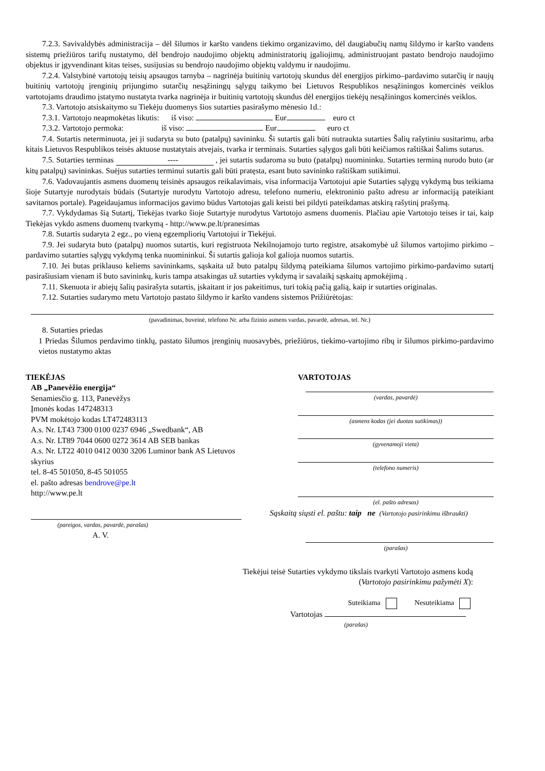7.2.3. Savivaldybės administracija – dėl šilumos ir karšto vandens tiekimo organizavimo, dėl daugiabučių namų šildymo ir karšto vandens sistemų priežiūros tarifų nustatymo, dėl bendrojo naudojimo objektų administratorių įgaliojimų, administruojant pastato bendrojo naudojimo objektus ir įgyvendinant kitas teises, susijusias su bendrojo naudojimo objektų valdymu ir naudojimu.
7.2.4. Valstybinė vartotojų teisių apsaugos tarnyba – nagrinėja buitinių vartotojų skundus dėl energijos pirkimo–pardavimo sutarčių ir naujų buitinių vartotojų įrenginių prijungimo sutarčių nesąžiningų sąlygų taikymo bei Lietuvos Respublikos nesąžiningos komercinės veiklos vartotojams draudimo įstatymo nustatyta tvarka nagrinėja ir buitinių vartotojų skundus dėl energijos tiekėjų nesąžiningos komercinės veiklos.
7.3. Vartotojo atsiskaitymo su Tiekėju duomenys šios sutarties pasirašymo mėnesio 1d.:
7.3.1. Vartotojo neapmokėtas likutis: iš viso: Eur euro ct
7.3.2. Vartotojo permoka: iš viso: Eur euro ct
7.4. Sutartis neterminuota, jei ji sudaryta su buto (patalpų) savininku. Ši sutartis gali būti nutraukta sutarties Šalių rašytiniu susitarimu, arba kitais Lietuvos Respublikos teisės aktuose nustatytais atvejais, tvarka ir terminais. Sutarties sąlygos gali būti keičiamos raštiškai Šalims sutarus.
7.5. Sutarties terminas ---- , jei sutartis sudaroma su buto (patalpų) nuomininku. Sutarties terminą nurodo buto (ar kitų patalpų) savininkas. Suėjus sutarties terminui sutartis gali būti pratęsta, esant buto savininko raštiškam sutikimui.
7.6. Vadovaujantis asmens duomenų teisinės apsaugos reikalavimais, visa informacija Vartotojui apie Sutarties sąlygų vykdymą bus teikiama šioje Sutartyje nurodytais būdais (Sutartyje nurodytu Vartotojo adresu, telefono numeriu, elektroninio pašto adresu ar informaciją pateikiant savitarnos portale). Pageidaujamus informacijos gavimo būdus Vartotojas gali keisti bei pildyti pateikdamas atskirą rašytinį prašymą.
7.7. Vykdydamas šią Sutartį, Tiekėjas tvarko šioje Sutartyje nurodytus Vartotojo asmens duomenis. Plačiau apie Vartotojo teises ir tai, kaip Tiekėjas vykdo asmens duomenų tvarkymą - http://www.pe.lt/pranesimas
7.8. Sutartis sudaryta 2 egz., po vieną egzempliorių Vartotojui ir Tiekėjui.
7.9. Jei sudaryta buto (patalpų) nuomos sutartis, kuri registruota Nekilnojamojo turto registre, atsakomybė už šilumos vartojimo pirkimo – pardavimo sutarties sąlygų vykdymą tenka nuomininkui. Ši sutartis galioja kol galioja nuomos sutartis.
7.10. Jei butas priklauso keliems savininkams, sąskaita už buto patalpų šildymą pateikiama šilumos vartojimo pirkimo-pardavimo sutartį pasirašiusiam vienam iš buto savininkų, kuris tampa atsakingas už sutarties vykdymą ir savalaikį sąskaitų apmokėjimą .
7.11. Skenuota ir abiejų šalių pasirašyta sutartis, įskaitant ir jos pakeitimus, turi tokią pačią galią, kaip ir sutarties originalas.
7.12. Sutarties sudarymo metu Vartotojo pastato šildymo ir karšto vandens sistemos Prižiūrėtojas:
(pavadinimas, buveinė, telefono Nr. arba fizinio asmens vardas, pavardė, adresas, tel. Nr.)
8. Sutarties priedas
1 Priedas Šilumos perdavimo tinklų, pastato šilumos įrenginių nuosavybės, priežiūros, tiekimo-vartojimo ribų ir šilumos pirkimo-pardavimo vietos nustatymo aktas
TIEKĖJAS
AB „Panevėžio energija“
Senamiesčio g. 113, Panevėžys
Įmonės kodas 147248313
PVM mokėtojo kodas LT472483113
A.s. Nr. LT43 7300 0100 0237 6946 „Swedbank“, AB
A.s. Nr. LT89 7044 0600 0272 3614 AB SEB bankas
A.s. Nr. LT22 4010 0412 0030 3206 Luminor bank AS Lietuvos
skyrius
tel. 8-45 501050, 8-45 501055
el. pašto adresas bendrove@pe.lt
http://www.pe.lt
(pareigos, vardas, pavardė, parašas)
A. V.
VARTOTOJAS
(vardas, pavardė)
(asmens kodas (jei duotas sutikimas))
(gyvenamoji vieta)
(telefono numeris)
(el. pašto adresas)
Sąskaitą siųsti el. paštu: taip ne (Vartotojo pasirinkimu išbraukti)
(parašas)
Tiekėjui teisė Sutarties vykdymo tikslais tvarkyti Vartotojo asmens kodą
(Vartotojo pasirinkimu pažymėti X):
Suteikiama Nesuteikiama
Vartotojas
(parašas)